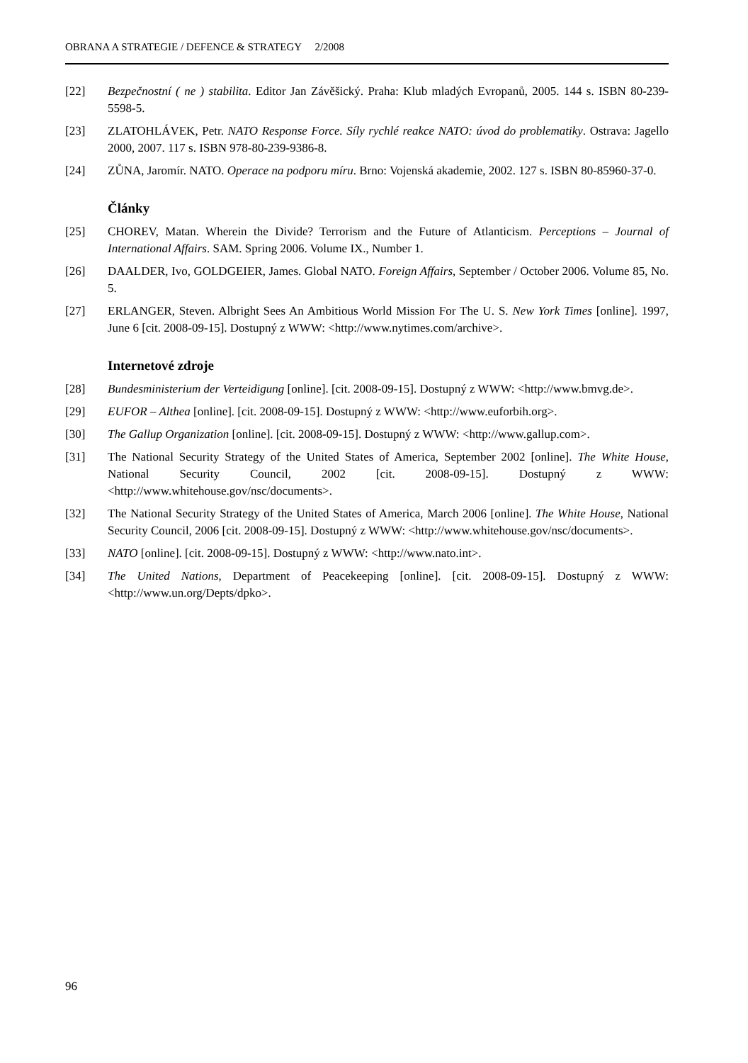OBRANA A STRATEGIE / DEFENCE & STRATEGY 2/2008
[22] Bezpečnostní ( ne ) stabilita. Editor Jan Závěšický. Praha: Klub mladých Evropanů, 2005. 144 s. ISBN 80-239-5598-5.
[23] ZLATOHLÁVEK, Petr. NATO Response Force. Síly rychlé reakce NATO: úvod do problematiky. Ostrava: Jagello 2000, 2007. 117 s. ISBN 978-80-239-9386-8.
[24] ZŮNA, Jaromír. NATO. Operace na podporu míru. Brno: Vojenská akademie, 2002. 127 s. ISBN 80-85960-37-0.
Články
[25] CHOREV, Matan. Wherein the Divide? Terrorism and the Future of Atlanticism. Perceptions – Journal of International Affairs. SAM. Spring 2006. Volume IX., Number 1.
[26] DAALDER, Ivo, GOLDGEIER, James. Global NATO. Foreign Affairs, September / October 2006. Volume 85, No. 5.
[27] ERLANGER, Steven. Albright Sees An Ambitious World Mission For The U. S. New York Times [online]. 1997, June 6 [cit. 2008-09-15]. Dostupný z WWW: <http://www.nytimes.com/archive>.
Internetové zdroje
[28] Bundesministerium der Verteidigung [online]. [cit. 2008-09-15]. Dostupný z WWW: <http://www.bmvg.de>.
[29] EUFOR – Althea [online]. [cit. 2008-09-15]. Dostupný z WWW: <http://www.euforbih.org>.
[30] The Gallup Organization [online]. [cit. 2008-09-15]. Dostupný z WWW: <http://www.gallup.com>.
[31] The National Security Strategy of the United States of America, September 2002 [online]. The White House, National Security Council, 2002 [cit. 2008-09-15]. Dostupný z WWW: <http://www.whitehouse.gov/nsc/documents>.
[32] The National Security Strategy of the United States of America, March 2006 [online]. The White House, National Security Council, 2006 [cit. 2008-09-15]. Dostupný z WWW: <http://www.whitehouse.gov/nsc/documents>.
[33] NATO [online]. [cit. 2008-09-15]. Dostupný z WWW: <http://www.nato.int>.
[34] The United Nations, Department of Peacekeeping [online]. [cit. 2008-09-15]. Dostupný z WWW: <http://www.un.org/Depts/dpko>.
96